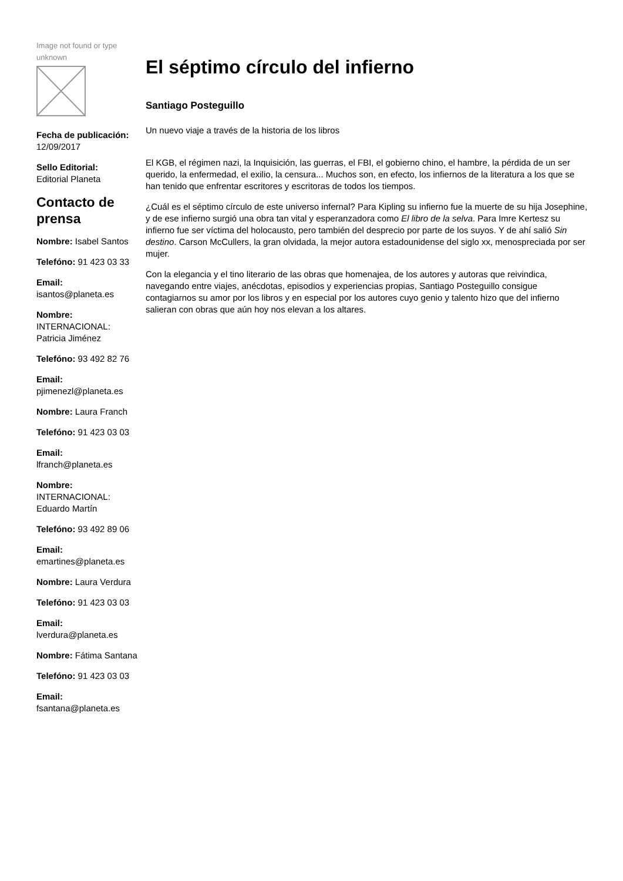Image not found or type unknown
Fecha de publicación:
12/09/2017
Sello Editorial:
Editorial Planeta
Contacto de prensa
Nombre: Isabel Santos
Telefóno: 91 423 03 33
Email:
isantos@planeta.es
Nombre:
INTERNACIONAL: Patricia Jiménez
Telefóno: 93 492 82 76
Email:
pjimenezl@planeta.es
Nombre: Laura Franch
Telefóno: 91 423 03 03
Email:
lfranch@planeta.es
Nombre:
INTERNACIONAL: Eduardo Martín
Telefóno: 93 492 89 06
Email:
emartines@planeta.es
Nombre: Laura Verdura
Telefóno: 91 423 03 03
Email:
lverdura@planeta.es
Nombre: Fátima Santana
Telefóno: 91 423 03 03
Email:
fsantana@planeta.es
El séptimo círculo del infierno
Santiago Posteguillo
Un nuevo viaje a través de la historia de los libros
El KGB, el régimen nazi, la Inquisición, las guerras, el FBI, el gobierno chino, el hambre, la pérdida de un ser querido, la enfermedad, el exilio, la censura... Muchos son, en efecto, los infiernos de la literatura a los que se han tenido que enfrentar escritores y escritoras de todos los tiempos.
¿Cuál es el séptimo círculo de este universo infernal? Para Kipling su infierno fue la muerte de su hija Josephine, y de ese infierno surgió una obra tan vital y esperanzadora como El libro de la selva. Para Imre Kertesz su infierno fue ser víctima del holocausto, pero también del desprecio por parte de los suyos. Y de ahí salió Sin destino. Carson McCullers, la gran olvidada, la mejor autora estadounidense del siglo xx, menospreciada por ser mujer.
Con la elegancia y el tino literario de las obras que homenajea, de los autores y autoras que reivindica, navegando entre viajes, anécdotas, episodios y experiencias propias, Santiago Posteguillo consigue contagiarnos su amor por los libros y en especial por los autores cuyo genio y talento hizo que del infierno salieran con obras que aún hoy nos elevan a los altares.